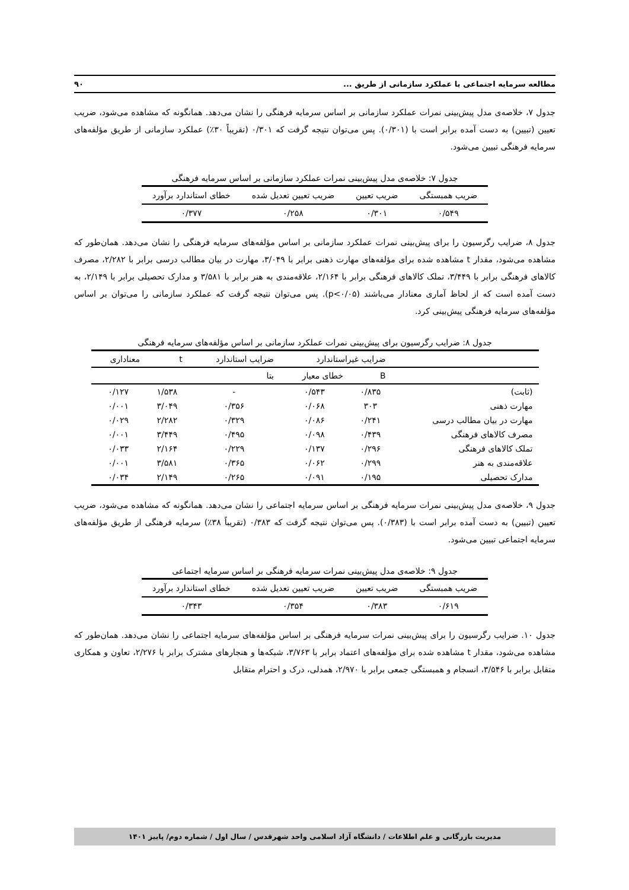مطالعه سرمایه اجتماعی با عملکرد سازمانی از طریق ... ۹۰
جدول ۷، خلاصه‌ی مدل پیش‌بینی نمرات عملکرد سازمانی بر اساس سرمایه فرهنگی را نشان می‌دهد. همانگونه که مشاهده می‌شود، ضریب تعیین (تبیین) به دست آمده برابر است با (۰/۳۰۱). پس می‌توان نتیجه گرفت که ۰/۳۰۱ (تقریباً ۳۰٪) عملکرد سازمانی از طریق مؤلفه‌های سرمایه فرهنگی تبیین می‌شود.
جدول ۷: خلاصه‌ی مدل پیش‌بینی نمرات عملکرد سازمانی بر اساس سرمایه فرهنگی
| ضریب همبستگی | ضریب تعیین | ضریب تعیین تعدیل شده | خطای استاندارد برآورد |
| --- | --- | --- | --- |
| ۰/۵۴۹ | ۰/۳۰۱ | ۰/۲۵۸ | ۰/۳۷۷ |
جدول ۸، ضرایب رگرسیون را برای پیش‌بینی نمرات عملکرد سازمانی بر اساس مؤلفه‌های سرمایه فرهنگی را نشان می‌دهد. همان‌طور که مشاهده می‌شود، مقدار t مشاهده شده برای مؤلفه‌های مهارت ذهنی برابر با ۳/۰۴۹، مهارت در بیان مطالب درسی برابر با ۲/۲۸۲، مصرف کالاهای فرهنگی برابر با ۳/۴۴۹، تملک کالاهای فرهنگی برابر با ۲/۱۶۴، علاقه‌مندی به هنر برابر با ۳/۵۸۱ و مدارک تحصیلی برابر با ۲/۱۴۹، به دست آمده است که از لحاظ آماری معنادار می‌باشند (p<۰/۰۵). پس می‌توان نتیجه گرفت که عملکرد سازمانی را می‌توان بر اساس مؤلفه‌های سرمایه فرهنگی پیش‌بینی کرد.
جدول ۸: ضرایب رگرسیون برای پیش‌بینی نمرات عملکرد سازمانی بر اساس مؤلفه‌های سرمایه فرهنگی
| | ضرایب غیراستاندارد | | ضرایب استاندارد | t | معناداری |
| --- | --- | --- | --- | --- | --- |
| | B | خطای معیار | بتا | | |
| (ثابت) | ۰/۸۳۵ | ۰/۵۴۳ | - | ۱/۵۳۸ | ۰/۱۲۷ |
| مهارت ذهنی | ۳۰۳ | ۰/۰۶۸ | ۰/۳۵۶ | ۳/۰۴۹ | ۰/۰۰۱ |
| مهارت در بیان مطالب درسی | ۰/۲۴۱ | ۰/۰۸۶ | ۰/۳۲۹ | ۲/۲۸۲ | ۰/۰۲۹ |
| مصرف کالاهای فرهنگی | ۰/۴۳۹ | ۰/۰۹۸ | ۰/۴۹۵ | ۳/۴۴۹ | ۰/۰۰۱ |
| تملک کالاهای فرهنگی | ۰/۲۹۶ | ۰/۱۳۷ | ۰/۲۲۹ | ۲/۱۶۴ | ۰/۰۳۳ |
| علاقه‌مندی به هنر | ۰/۲۹۹ | ۰/۰۶۲ | ۰/۳۶۵ | ۳/۵۸۱ | ۰/۰۰۱ |
| مدارک تحصیلی | ۰/۱۹۵ | ۰/۰۹۱ | ۰/۲۶۵ | ۲/۱۴۹ | ۰/۰۳۴ |
جدول ۹، خلاصه‌ی مدل پیش‌بینی نمرات سرمایه فرهنگی بر اساس سرمایه اجتماعی را نشان می‌دهد. همانگونه که مشاهده می‌شود، ضریب تعیین (تبیین) به دست آمده برابر است با (۰/۳۸۳). پس می‌توان نتیجه گرفت که ۰/۳۸۳ (تقریباً ۳۸٪) سرمایه فرهنگی از طریق مؤلفه‌های سرمایه اجتماعی تبیین می‌شود.
جدول ۹: خلاصه‌ی مدل پیش‌بینی نمرات سرمایه فرهنگی بر اساس سرمایه اجتماعی
| ضریب همبستگی | ضریب تعیین | ضریب تعیین تعدیل شده | خطای استاندارد برآورد |
| --- | --- | --- | --- |
| ۰/۶۱۹ | ۰/۳۸۳ | ۰/۳۵۴ | ۰/۳۴۳ |
جدول ۱۰. ضرایب رگرسیون را برای پیش‌بینی نمرات سرمایه فرهنگی بر اساس مؤلفه‌های سرمایه اجتماعی را نشان می‌دهد. همان‌طور که مشاهده می‌شود، مقدار t مشاهده شده برای مؤلفه‌های اعتماد برابر با ۳/۷۶۳، شبکه‌ها و هنجارهای مشترک برابر با ۲/۲۷۶، تعاون و همکاری متقابل برابر با ۳/۵۴۶، انسجام و همبستگی جمعی برابر با ۲/۹۷۰، همدلی، درک و احترام متقابل
مدیریت بازرگانی و علم اطلاعات / دانشگاه آزاد اسلامی واحد شهرقدس / سال اول / شماره دوم/ پاییز ۱۴۰۱